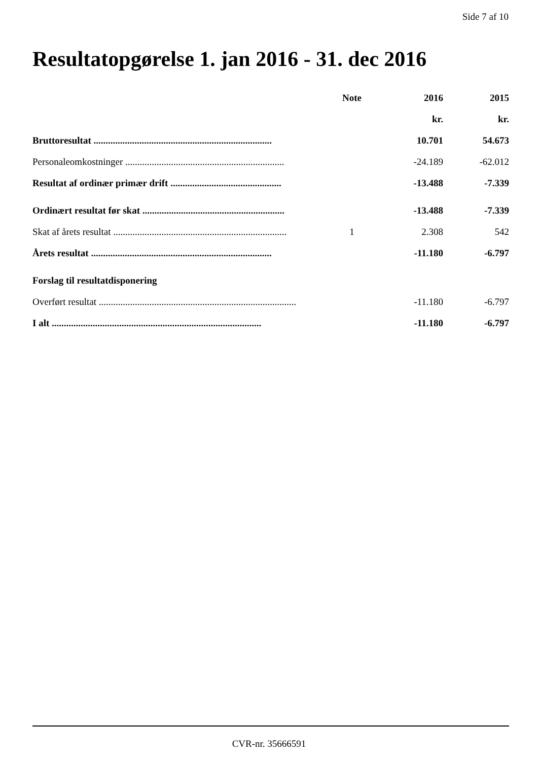Side 7 af 10
Resultatopgørelse 1. jan 2016 - 31. dec 2016
| | Note | 2016 | 2015 |
| --- | --- | --- | --- |
| | | kr. | kr. |
| Bruttoresultat .......................................................................... | | 10.701 | 54.673 |
| Personaleomkostninger .................................................................. | | -24.189 | -62.012 |
| Resultat af ordinær primær drift .............................................. | | -13.488 | -7.339 |
| Ordinært resultat før skat ........................................................... | | -13.488 | -7.339 |
| Skat af årets resultat ........................................................................ | 1 | 2.308 | 542 |
| Årets resultat ........................................................................... | | -11.180 | -6.797 |
| Forslag til resultatdisponering | | | |
| Overført resultat .................................................................................. | | -11.180 | -6.797 |
| I alt ....................................................................................... | | -11.180 | -6.797 |
CVR-nr. 35666591